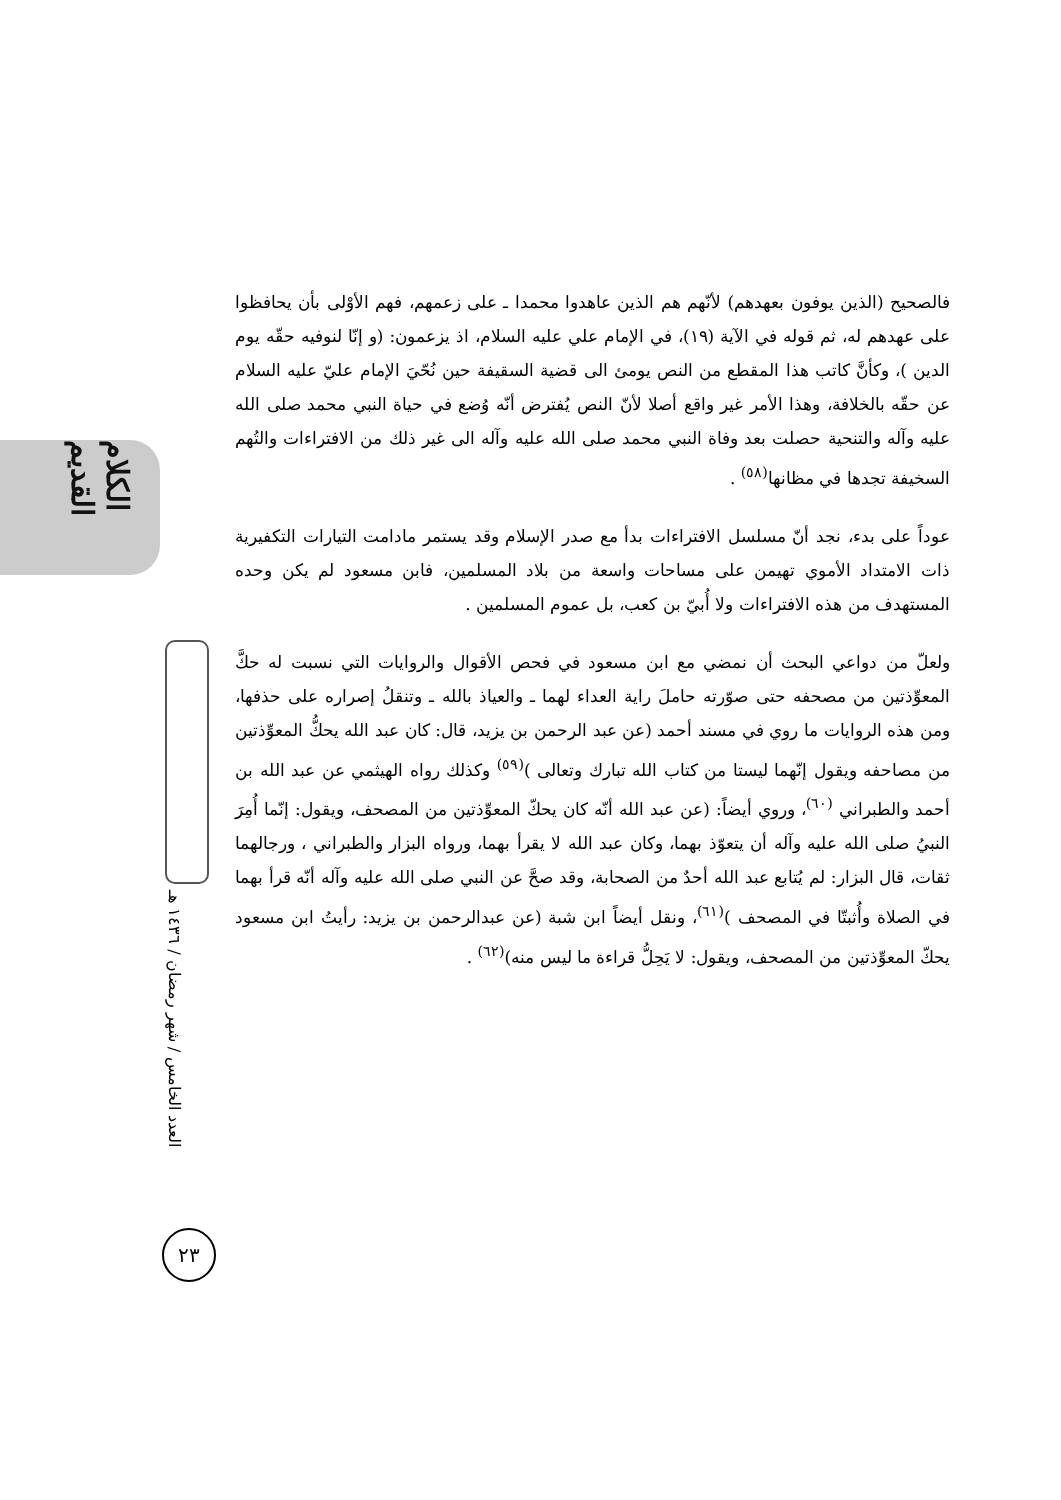الكلام القديم
العدد الخامس / شهر رمضان / ١٤٣٦ هـ
٢٣
فالصحيح (الذين يوفون بعهدهم) لأنّهم هم الذين عاهدوا محمدا ـ على زعمهم، فهم الأوْلى بأن يحافظوا على عهدهم له، ثم قوله في الآية (١٩)، في الإمام علي عليه السلام، اذ يزعمون: (و إنّا لنوفيه حقّه يوم الدين )، وكأنَّ كاتب هذا المقطع من النص يومئ الى قضية السقيفة حين نُحّيَ الإمام عليّ عليه السلام عن حقّه بالخلافة، وهذا الأمر غير واقع أصلا لأنّ النص يُفترض أنّه وُضع في حياة النبي محمد صلى الله عليه وآله والتنحية حصلت بعد وفاة النبي محمد صلى الله عليه وآله الى غير ذلك من الافتراءات والتُهم السخيفة تجدها في مظانها<sup>(٥٨)</sup> .
عوداً على بدء، نجد أنّ مسلسل الافتراءات بدأ مع صدر الإسلام وقد يستمر مادامت التيارات التكفيرية ذات الامتداد الأموي تهيمن على مساحات واسعة من بلاد المسلمين، فابن مسعود لم يكن وحده المستهدف من هذه الافتراءات ولا أُبيّ بن كعب، بل عموم المسلمين .
ولعلّ من دواعي البحث أن نمضي مع ابن مسعود في فحص الأقوال والروايات التي نسبت له حكَّ المعوِّذتين من مصحفه حتى صوّرته حاملَ راية العداء لهما ـ والعياذ بالله ـ وتنقلُ إصراره على حذفها، ومن هذه الروايات ما روي في مسند أحمد (عن عبد الرحمن بن يزيد، قال: كان عبد الله يحكُّ المعوِّذتين من مصاحفه ويقول إنّهما ليستا من كتاب الله تبارك وتعالى )<sup>(٥٩)</sup> وكذلك رواه الهيثمي عن عبد الله بن أحمد والطبراني <sup>(٦٠)</sup>، وروي أيضاً: (عن عبد الله أنّه كان يحكّ المعوِّذتين من المصحف، ويقول: إنّما أُمِرَ النبيُ صلى الله عليه وآله أن يتعوّذ بهما، وكان عبد الله لا يقرأ بهما، ورواه البزار والطبراني ، ورجالهما ثقات، قال البزار: لم يُتابع عبد الله أحدٌ من الصحابة، وقد صحَّ عن النبي صلى الله عليه وآله أنّه قرأ بهما في الصلاة وأُثبتّا في المصحف )<sup>(٦١)</sup>، ونقل أيضاً ابن شبة (عن عبدالرحمن بن يزيد: رأيتُ ابن مسعود يحكّ المعوِّذتين من المصحف، ويقول: لا يَحِلُّ قراءة ما ليس منه)<sup>(٦٢)</sup> .